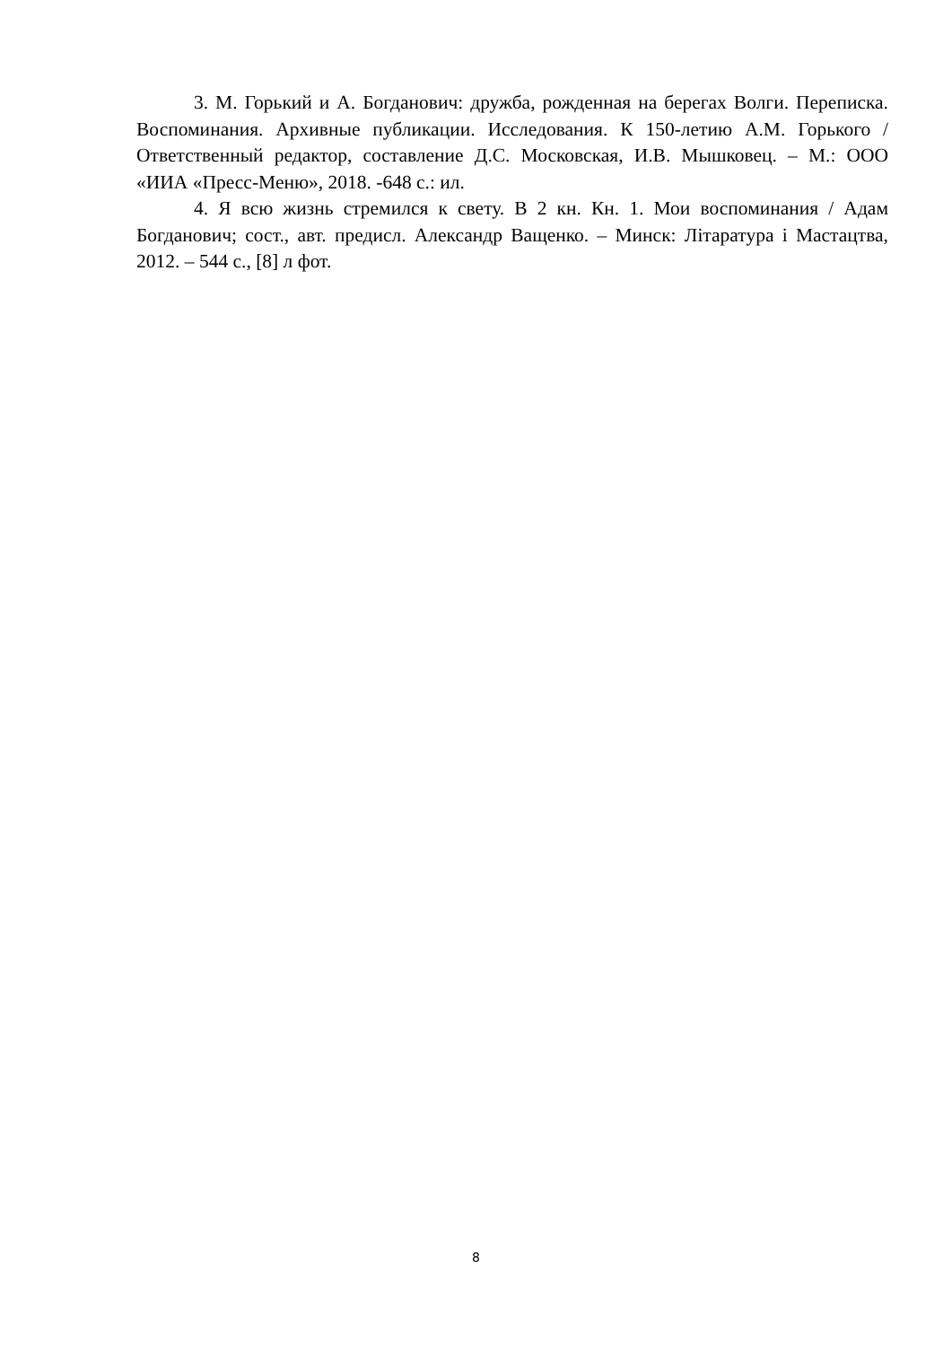3. М. Горький и А. Богданович: дружба, рожденная на берегах Волги. Переписка. Воспоминания. Архивные публикации. Исследования. К 150-летию А.М. Горького / Ответственный редактор, составление Д.С. Московская, И.В. Мышковец. – М.: ООО «ИИА «Пресс-Меню», 2018. -648 с.: ил.
4. Я всю жизнь стремился к свету. В 2 кн. Кн. 1. Мои воспоминания / Адам Богданович; сост., авт. предисл. Александр Ващенко. – Минск: Літаратура і Мастацтва, 2012. – 544 с., [8] л фот.
8